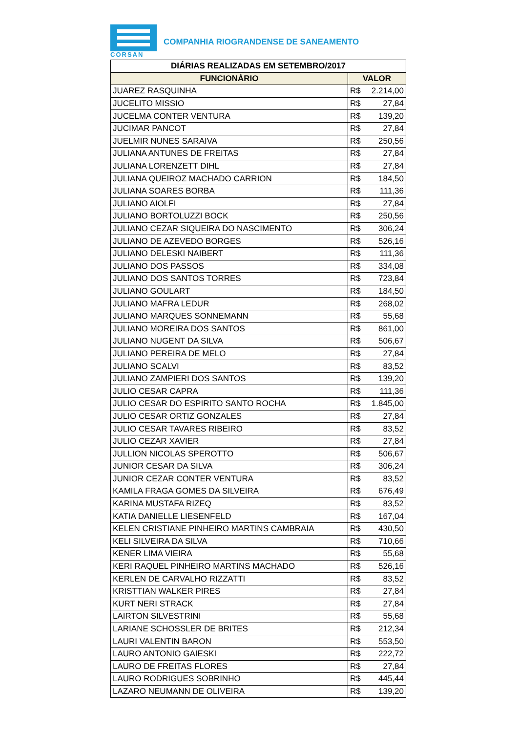CORSAN
COMPANHIA RIOGRANDENSE DE SANEAMENTO
| DIÁRIAS REALIZADAS EM SETEMBRO/2017 | |
| --- | --- |
| FUNCIONÁRIO | VALOR |
| JUAREZ RASQUINHA | R$ 2.214,00 |
| JUCELITO MISSIO | R$ 27,84 |
| JUCELMA CONTER VENTURA | R$ 139,20 |
| JUCIMAR PANCOT | R$ 27,84 |
| JUELMIR NUNES SARAIVA | R$ 250,56 |
| JULIANA ANTUNES DE FREITAS | R$ 27,84 |
| JULIANA LORENZETT DIHL | R$ 27,84 |
| JULIANA QUEIROZ MACHADO CARRION | R$ 184,50 |
| JULIANA SOARES BORBA | R$ 111,36 |
| JULIANO AIOLFI | R$ 27,84 |
| JULIANO BORTOLUZZI BOCK | R$ 250,56 |
| JULIANO CEZAR SIQUEIRA DO NASCIMENTO | R$ 306,24 |
| JULIANO DE AZEVEDO BORGES | R$ 526,16 |
| JULIANO DELESKI NAIBERT | R$ 111,36 |
| JULIANO DOS PASSOS | R$ 334,08 |
| JULIANO DOS SANTOS TORRES | R$ 723,84 |
| JULIANO GOULART | R$ 184,50 |
| JULIANO MAFRA LEDUR | R$ 268,02 |
| JULIANO MARQUES SONNEMANN | R$ 55,68 |
| JULIANO MOREIRA DOS SANTOS | R$ 861,00 |
| JULIANO NUGENT DA SILVA | R$ 506,67 |
| JULIANO PEREIRA DE MELO | R$ 27,84 |
| JULIANO SCALVI | R$ 83,52 |
| JULIANO ZAMPIERI DOS SANTOS | R$ 139,20 |
| JULIO CESAR CAPRA | R$ 111,36 |
| JULIO CESAR DO ESPIRITO SANTO ROCHA | R$ 1.845,00 |
| JULIO CESAR ORTIZ GONZALES | R$ 27,84 |
| JULIO CESAR TAVARES RIBEIRO | R$ 83,52 |
| JULIO CEZAR XAVIER | R$ 27,84 |
| JULLION NICOLAS SPEROTTO | R$ 506,67 |
| JUNIOR CESAR DA SILVA | R$ 306,24 |
| JUNIOR CEZAR CONTER VENTURA | R$ 83,52 |
| KAMILA FRAGA GOMES DA SILVEIRA | R$ 676,49 |
| KARINA MUSTAFA RIZEQ | R$ 83,52 |
| KATIA DANIELLE LIESENFELD | R$ 167,04 |
| KELEN CRISTIANE PINHEIRO MARTINS CAMBRAIA | R$ 430,50 |
| KELI SILVEIRA DA SILVA | R$ 710,66 |
| KENER LIMA VIEIRA | R$ 55,68 |
| KERI RAQUEL PINHEIRO MARTINS MACHADO | R$ 526,16 |
| KERLEN DE CARVALHO RIZZATTI | R$ 83,52 |
| KRISTTIAN WALKER PIRES | R$ 27,84 |
| KURT NERI STRACK | R$ 27,84 |
| LAIRTON SILVESTRINI | R$ 55,68 |
| LARIANE SCHOSSLER DE BRITES | R$ 212,34 |
| LAURI VALENTIN BARON | R$ 553,50 |
| LAURO ANTONIO GAIESKI | R$ 222,72 |
| LAURO DE FREITAS FLORES | R$ 27,84 |
| LAURO RODRIGUES SOBRINHO | R$ 445,44 |
| LAZARO NEUMANN DE OLIVEIRA | R$ 139,20 |